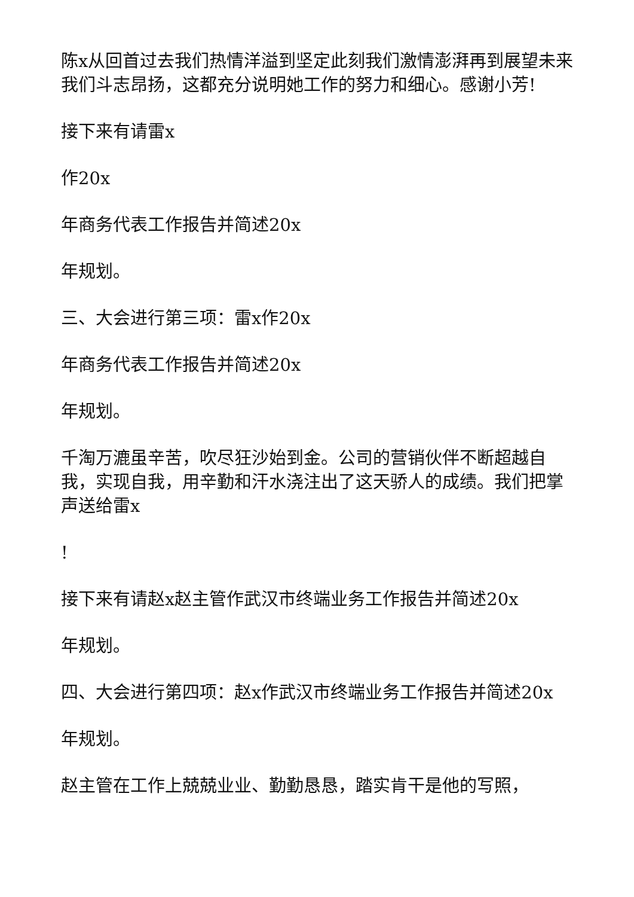陈x从回首过去我们热情洋溢到坚定此刻我们激情澎湃再到展望未来我们斗志昂扬，这都充分说明她工作的努力和细心。感谢小芳!
接下来有请雷x
作20x
年商务代表工作报告并简述20x
年规划。
三、大会进行第三项：雷x作20x
年商务代表工作报告并简述20x
年规划。
千淘万漉虽辛苦，吹尽狂沙始到金。公司的营销伙伴不断超越自我，实现自我，用辛勤和汗水浇注出了这天骄人的成绩。我们把掌声送给雷x
!
接下来有请赵x赵主管作武汉市终端业务工作报告并简述20x
年规划。
四、大会进行第四项：赵x作武汉市终端业务工作报告并简述20x
年规划。
赵主管在工作上兢兢业业、勤勤恳恳，踏实肯干是他的写照，